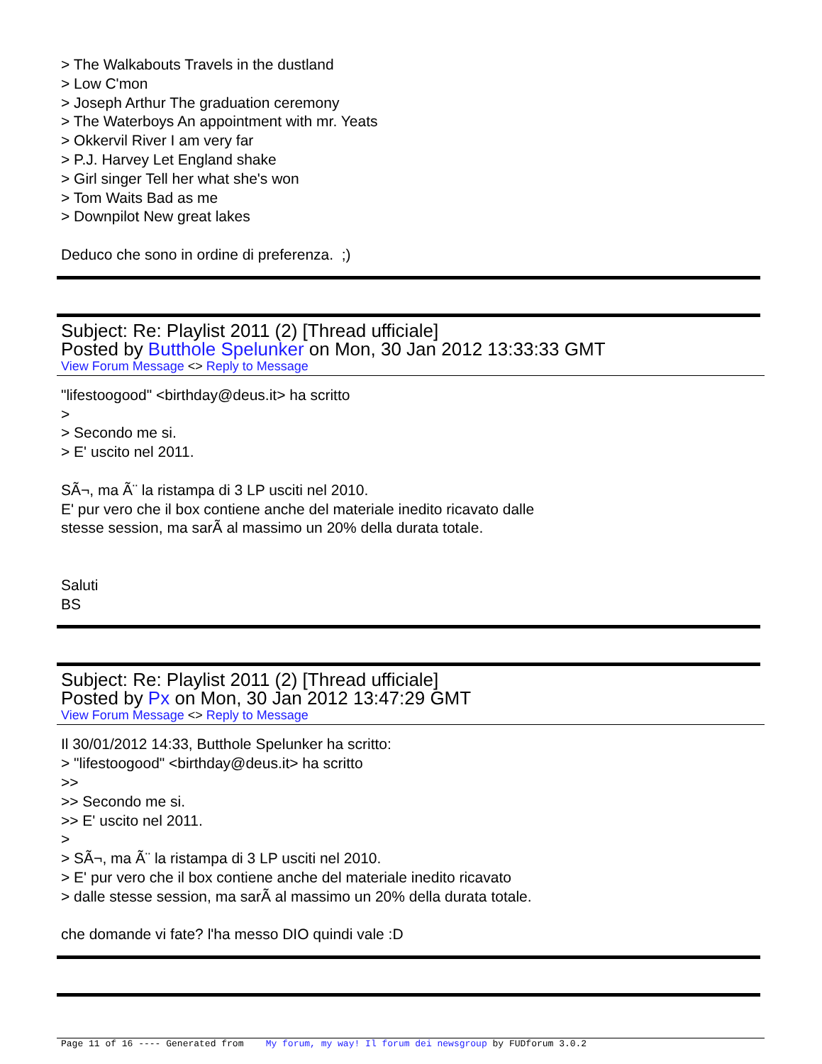> The Walkabouts Travels in the dustland
> Low C'mon
> Joseph Arthur The graduation ceremony
> The Waterboys An appointment with mr. Yeats
> Okkervil River I am very far
> P.J. Harvey Let England shake
> Girl singer Tell her what she's won
> Tom Waits Bad as me
> Downpilot New great lakes
Deduco che sono in ordine di preferenza. ;)
Subject: Re: Playlist 2011 (2) [Thread ufficiale]
Posted by Butthole Spelunker on Mon, 30 Jan 2012 13:33:33 GMT
View Forum Message <> Reply to Message
"lifestoogood" <birthday@deus.it> ha scritto
>
> Secondo me si.
> E' uscito nel 2011.
SÃ¬, ma Ã¨ la ristampa di 3 LP usciti nel 2010.
E' pur vero che il box contiene anche del materiale inedito ricavato dalle
stesse session, ma sarÃ al massimo un 20% della durata totale.
Saluti
BS
Subject: Re: Playlist 2011 (2) [Thread ufficiale]
Posted by Px on Mon, 30 Jan 2012 13:47:29 GMT
View Forum Message <> Reply to Message
Il 30/01/2012 14:33, Butthole Spelunker ha scritto:
> "lifestoogood" <birthday@deus.it> ha scritto
>>
>> Secondo me si.
>> E' uscito nel 2011.
>
> SÃ¬, ma Ã¨ la ristampa di 3 LP usciti nel 2010.
> E' pur vero che il box contiene anche del materiale inedito ricavato
> dalle stesse session, ma sarÃ al massimo un 20% della durata totale.
che domande vi fate? l'ha messo DIO quindi vale :D
Page 11 of 16 ---- Generated from My forum, my way! Il forum dei newsgroup by FUDforum 3.0.2